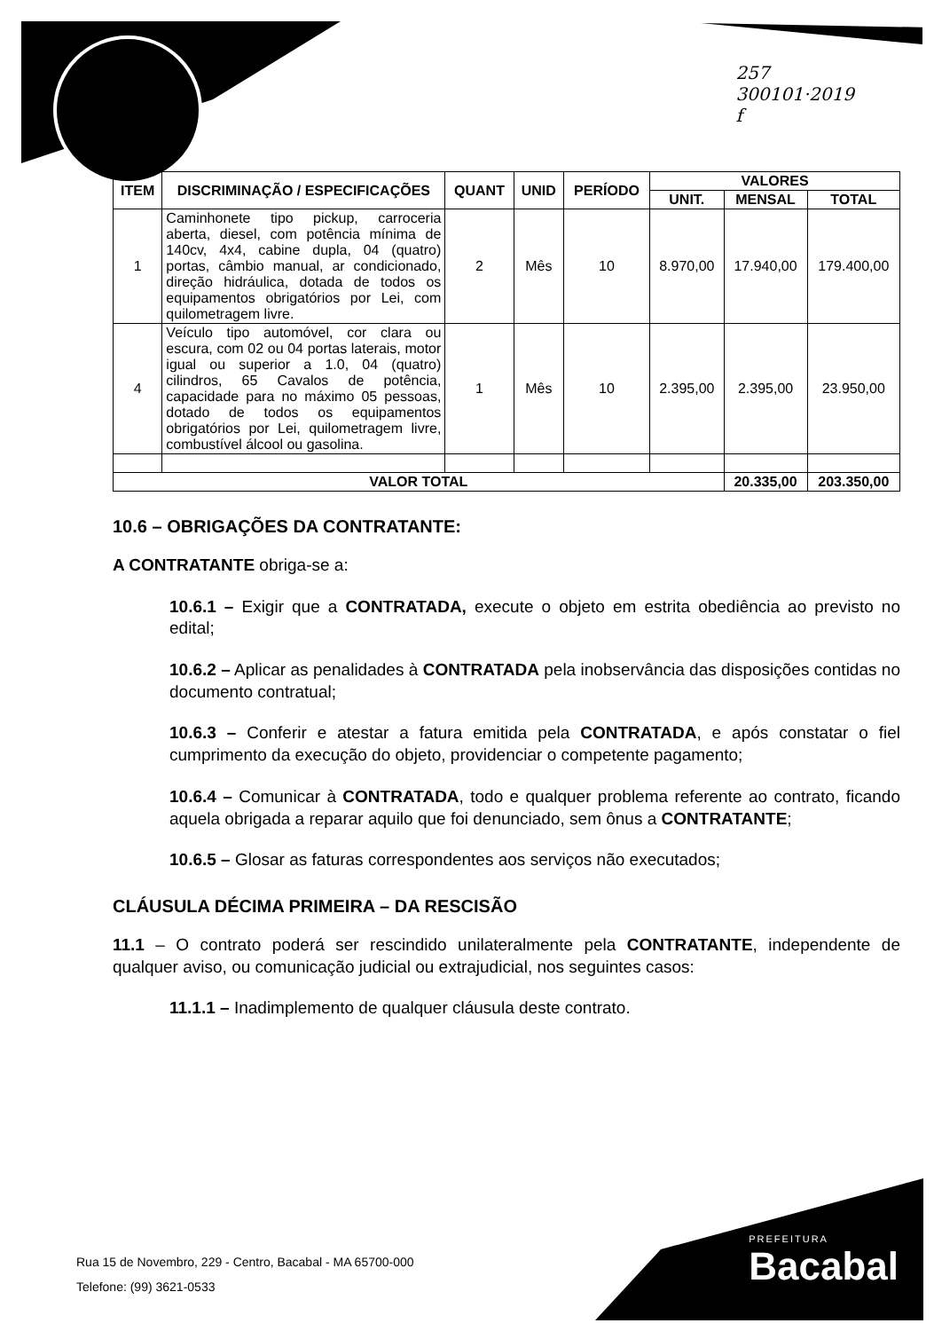257
300101·2019
f
| ITEM | DISCRIMINAÇÃO / ESPECIFICAÇÕES | QUANT | UNID | PERÍODO | VALORES | | |
| --- | --- | --- | --- | --- | --- | --- | --- |
| | | | | | UNIT. | MENSAL | TOTAL |
| 1 | Caminhonete tipo pickup, carroceria aberta, diesel, com potência mínima de 140cv, 4x4, cabine dupla, 04 (quatro) portas, câmbio manual, ar condicionado, direção hidráulica, dotada de todos os equipamentos obrigatórios por Lei, com quilometragem livre. | 2 | Mês | 10 | 8.970,00 | 17.940,00 | 179.400,00 |
| 4 | Veículo tipo automóvel, cor clara ou escura, com 02 ou 04 portas laterais, motor igual ou superior a 1.0, 04 (quatro) cilindros, 65 Cavalos de potência, capacidade para no máximo 05 pessoas, dotado de todos os equipamentos obrigatórios por Lei, quilometragem livre, combustível álcool ou gasolina. | 1 | Mês | 10 | 2.395,00 | 2.395,00 | 23.950,00 |
| VALOR TOTAL | | | | | | 20.335,00 | 203.350,00 |
10.6 – OBRIGAÇÕES DA CONTRATANTE:
A CONTRATANTE obriga-se a:
10.6.1 – Exigir que a CONTRATADA, execute o objeto em estrita obediência ao previsto no edital;
10.6.2 – Aplicar as penalidades à CONTRATADA pela inobservância das disposições contidas no documento contratual;
10.6.3 – Conferir e atestar a fatura emitida pela CONTRATADA, e após constatar o fiel cumprimento da execução do objeto, providenciar o competente pagamento;
10.6.4 – Comunicar à CONTRATADA, todo e qualquer problema referente ao contrato, ficando aquela obrigada a reparar aquilo que foi denunciado, sem ônus a CONTRATANTE;
10.6.5 – Glosar as faturas correspondentes aos serviços não executados;
CLÁUSULA DÉCIMA PRIMEIRA – DA RESCISÃO
11.1 – O contrato poderá ser rescindido unilateralmente pela CONTRATANTE, independente de qualquer aviso, ou comunicação judicial ou extrajudicial, nos seguintes casos:
11.1.1 – Inadimplemento de qualquer cláusula deste contrato.
Rua 15 de Novembro, 229 - Centro, Bacabal - MA 65700-000
Telefone: (99) 3621-0533
PREFEITURA
Bacabal